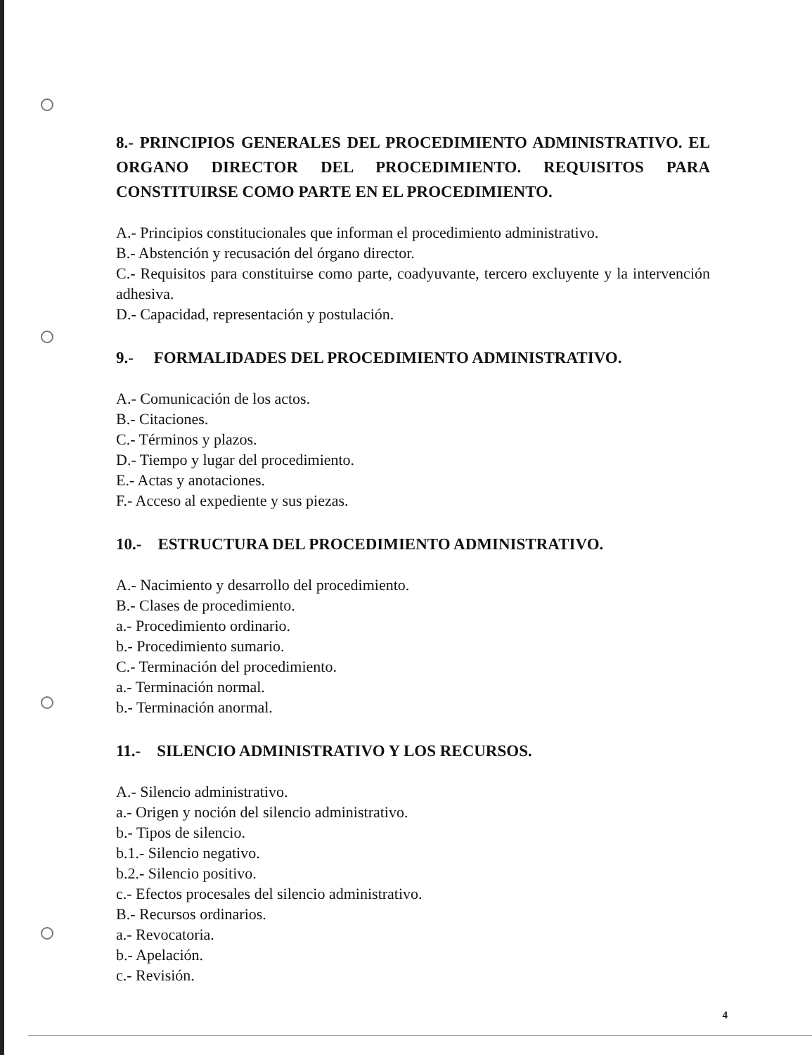8.- PRINCIPIOS GENERALES DEL PROCEDIMIENTO ADMINISTRATIVO. EL ORGANO DIRECTOR DEL PROCEDIMIENTO. REQUISITOS PARA CONSTITUIRSE COMO PARTE EN EL PROCEDIMIENTO.
A.- Principios constitucionales que informan el procedimiento administrativo.
B.- Abstención y recusación del órgano director.
C.- Requisitos para constituirse como parte, coadyuvante, tercero excluyente y la intervención adhesiva.
D.- Capacidad, representación y postulación.
9.- FORMALIDADES DEL PROCEDIMIENTO ADMINISTRATIVO.
A.- Comunicación de los actos.
B.- Citaciones.
C.- Términos y plazos.
D.- Tiempo y lugar del procedimiento.
E.- Actas y anotaciones.
F.- Acceso al expediente y sus piezas.
10.- ESTRUCTURA DEL PROCEDIMIENTO ADMINISTRATIVO.
A.- Nacimiento y desarrollo del procedimiento.
B.- Clases de procedimiento.
a.- Procedimiento ordinario.
b.- Procedimiento sumario.
C.- Terminación del procedimiento.
a.- Terminación normal.
b.- Terminación anormal.
11.- SILENCIO ADMINISTRATIVO Y LOS RECURSOS.
A.- Silencio administrativo.
a.- Origen y noción del silencio administrativo.
b.- Tipos de silencio.
b.1.- Silencio negativo.
b.2.- Silencio positivo.
c.- Efectos procesales del silencio administrativo.
B.- Recursos ordinarios.
a.- Revocatoria.
b.- Apelación.
c.- Revisión.
4